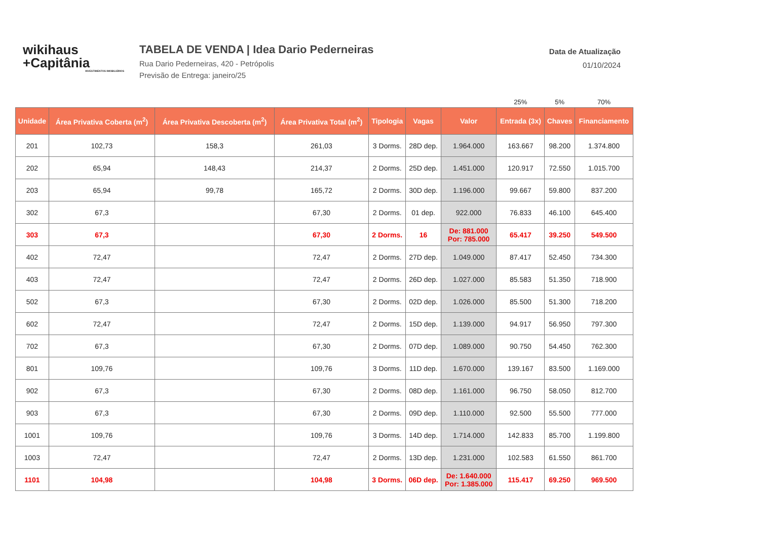wikihaus
+Capitânia
INVESTIMENTOS IMOBILIÁRIOS
TABELA DE VENDA | Idea Dario Pederneiras
Rua Dario Pederneiras, 420 - Petrópolis
Previsão de Entrega: janeiro/25
Data de Atualização
01/10/2024
| | | | | | | | 25% | 5% | 70% |
| Unidade | Área Privativa Coberta (m<sup>2</sup>) | Área Privativa Descoberta (m<sup>2</sup>) | Área Privativa Total (m<sup>2</sup>) | Tipologia | Vagas | Valor | Entrada (3x) | Chaves | Financiamento |
| 201 | 102,73 | 158,3 | 261,03 | 3 Dorms. | 28D dep. | 1.964.000 | 163.667 | 98.200 | 1.374.800 |
| 202 | 65,94 | 148,43 | 214,37 | 2 Dorms. | 25D dep. | 1.451.000 | 120.917 | 72.550 | 1.015.700 |
| 203 | 65,94 | 99,78 | 165,72 | 2 Dorms. | 30D dep. | 1.196.000 | 99.667 | 59.800 | 837.200 |
| 302 | 67,3 | | 67,30 | 2 Dorms. | 01 dep. | 922.000 | 76.833 | 46.100 | 645.400 |
| 303 | 67,3 | | 67,30 | 2 Dorms. | 16 | De: 881.000 Por: 785.000 | 65.417 | 39.250 | 549.500 |
| 402 | 72,47 | | 72,47 | 2 Dorms. | 27D dep. | 1.049.000 | 87.417 | 52.450 | 734.300 |
| 403 | 72,47 | | 72,47 | 2 Dorms. | 26D dep. | 1.027.000 | 85.583 | 51.350 | 718.900 |
| 502 | 67,3 | | 67,30 | 2 Dorms. | 02D dep. | 1.026.000 | 85.500 | 51.300 | 718.200 |
| 602 | 72,47 | | 72,47 | 2 Dorms. | 15D dep. | 1.139.000 | 94.917 | 56.950 | 797.300 |
| 702 | 67,3 | | 67,30 | 2 Dorms. | 07D dep. | 1.089.000 | 90.750 | 54.450 | 762.300 |
| 801 | 109,76 | | 109,76 | 3 Dorms. | 11D dep. | 1.670.000 | 139.167 | 83.500 | 1.169.000 |
| 902 | 67,3 | | 67,30 | 2 Dorms. | 08D dep. | 1.161.000 | 96.750 | 58.050 | 812.700 |
| 903 | 67,3 | | 67,30 | 2 Dorms. | 09D dep. | 1.110.000 | 92.500 | 55.500 | 777.000 |
| 1001 | 109,76 | | 109,76 | 3 Dorms. | 14D dep. | 1.714.000 | 142.833 | 85.700 | 1.199.800 |
| 1003 | 72,47 | | 72,47 | 2 Dorms. | 13D dep. | 1.231.000 | 102.583 | 61.550 | 861.700 |
| 1101 | 104,98 | | 104,98 | 3 Dorms. | 06D dep. | De: 1.640.000 Por: 1.385.000 | 115.417 | 69.250 | 969.500 |